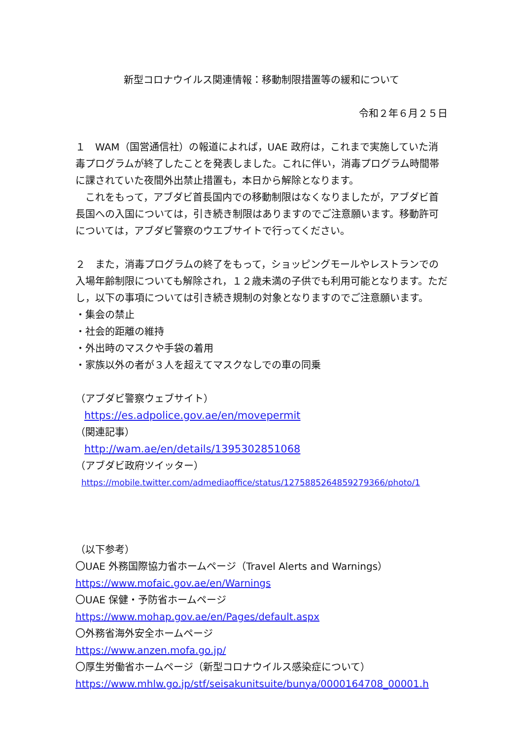新型コロナウイルス関連情報：移動制限措置等の緩和について
令和２年６月２５日
１　WAM（国営通信社）の報道によれば，UAE 政府は，これまで実施していた消毒プログラムが終了したことを発表しました。これに伴い，消毒プログラム時間帯に課されていた夜間外出禁止措置も，本日から解除となります。
　これをもって，アブダビ首長国内での移動制限はなくなりましたが，アブダビ首長国への入国については，引き続き制限はありますのでご注意願います。移動許可については，アブダビ警察のウエブサイトで行ってください。
２　また，消毒プログラムの終了をもって，ショッピングモールやレストランでの入場年齢制限についても解除され，１２歳未満の子供でも利用可能となります。ただし，以下の事項については引き続き規制の対象となりますのでご注意願います。
・集会の禁止
・社会的距離の維持
・外出時のマスクや手袋の着用
・家族以外の者が３人を超えてマスクなしでの車の同乗
（アブダビ警察ウェブサイト）
https://es.adpolice.gov.ae/en/movepermit
（関連記事）
http://wam.ae/en/details/1395302851068
（アブダビ政府ツイッター）
https://mobile.twitter.com/admediaoffice/status/1275885264859279366/photo/1
（以下参考）
〇UAE 外務国際協力省ホームページ（Travel Alerts and Warnings）
https://www.mofaic.gov.ae/en/Warnings
〇UAE 保健・予防省ホームページ
https://www.mohap.gov.ae/en/Pages/default.aspx
〇外務省海外安全ホームページ
https://www.anzen.mofa.go.jp/
〇厚生労働省ホームページ（新型コロナウイルス感染症について）
https://www.mhlw.go.jp/stf/seisakunitsuite/bunya/0000164708_00001.h